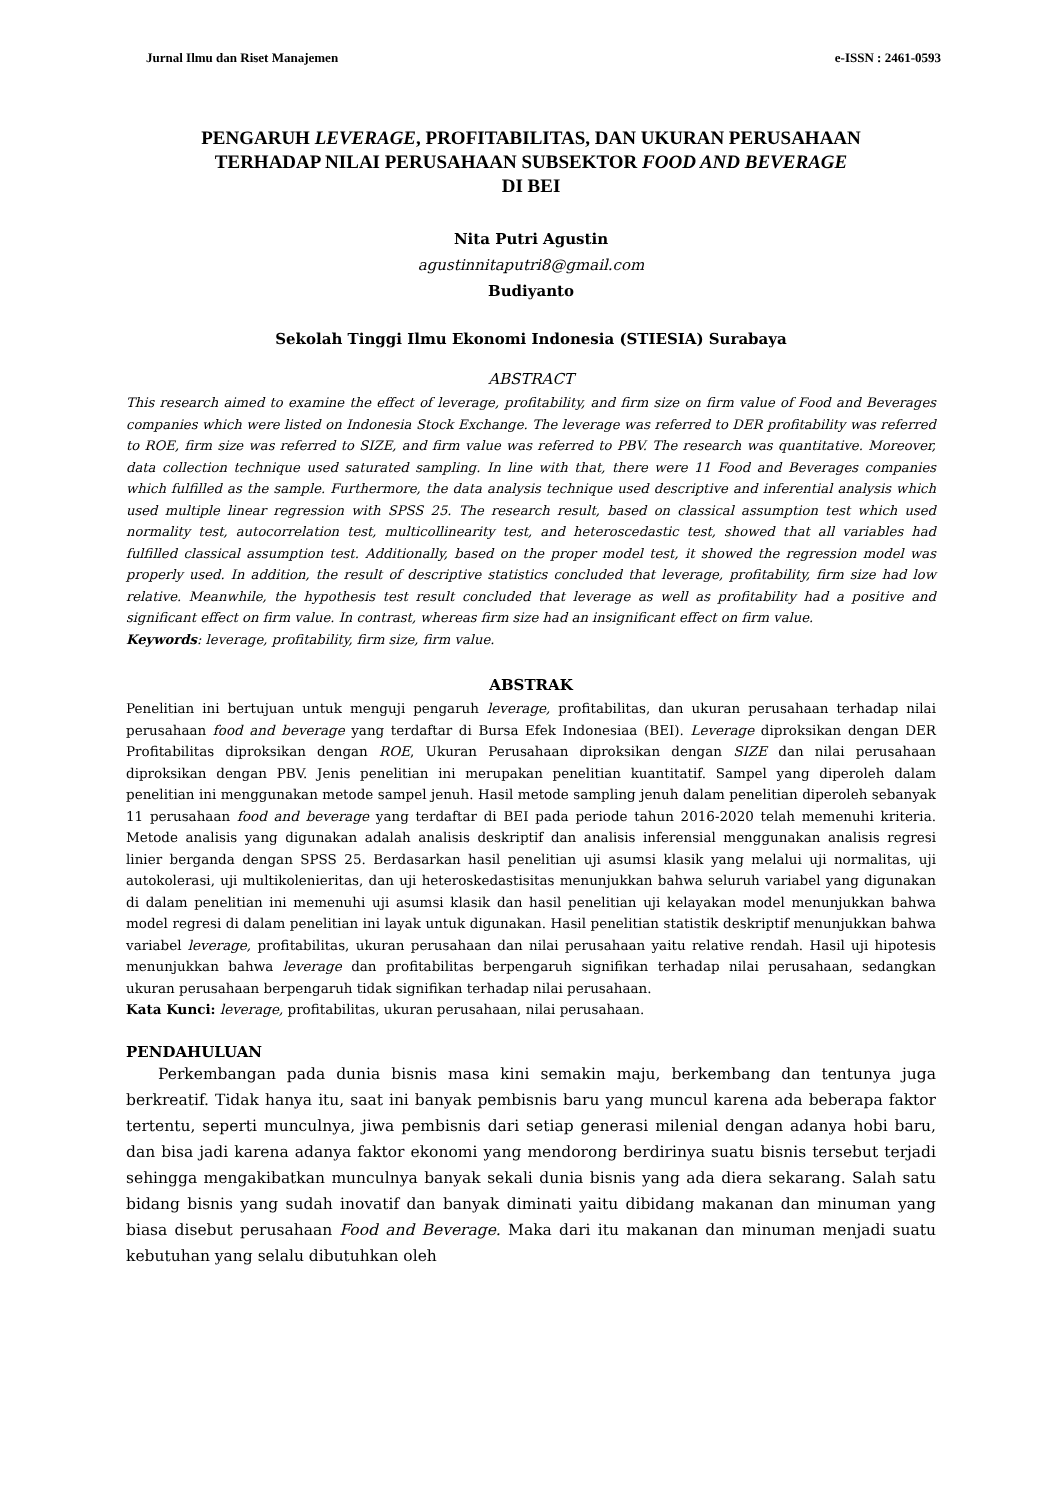Jurnal Ilmu dan Riset Manajemen e-ISSN : 2461-0593
PENGARUH LEVERAGE, PROFITABILITAS, DAN UKURAN PERUSAHAAN
TERHADAP NILAI PERUSAHAAN SUBSEKTOR FOOD AND BEVERAGE
DI BEI
Nita Putri Agustin
agustinnitaputri8@gmail.com
Budiyanto
Sekolah Tinggi Ilmu Ekonomi Indonesia (STIESIA) Surabaya
ABSTRACT
This research aimed to examine the effect of leverage, profitability, and firm size on firm value of Food and Beverages companies which were listed on Indonesia Stock Exchange. The leverage was referred to DER profitability was referred to ROE, firm size was referred to SIZE, and firm value was referred to PBV. The research was quantitative. Moreover, data collection technique used saturated sampling. In line with that, there were 11 Food and Beverages companies which fulfilled as the sample. Furthermore, the data analysis technique used descriptive and inferential analysis which used multiple linear regression with SPSS 25. The research result, based on classical assumption test which used normality test, autocorrelation test, multicollinearity test, and heteroscedastic test, showed that all variables had fulfilled classical assumption test. Additionally, based on the proper model test, it showed the regression model was properly used. In addition, the result of descriptive statistics concluded that leverage, profitability, firm size had low relative. Meanwhile, the hypothesis test result concluded that leverage as well as profitability had a positive and significant effect on firm value. In contrast, whereas firm size had an insignificant effect on firm value.
Keywords: leverage, profitability, firm size, firm value.
ABSTRAK
Penelitian ini bertujuan untuk menguji pengaruh leverage, profitabilitas, dan ukuran perusahaan terhadap nilai perusahaan food and beverage yang terdaftar di Bursa Efek Indonesiaa (BEI). Leverage diproksikan dengan DER Profitabilitas diproksikan dengan ROE, Ukuran Perusahaan diproksikan dengan SIZE dan nilai perusahaan diproksikan dengan PBV. Jenis penelitian ini merupakan penelitian kuantitatif. Sampel yang diperoleh dalam penelitian ini menggunakan metode sampel jenuh. Hasil metode sampling jenuh dalam penelitian diperoleh sebanyak 11 perusahaan food and beverage yang terdaftar di BEI pada periode tahun 2016-2020 telah memenuhi kriteria. Metode analisis yang digunakan adalah analisis deskriptif dan analisis inferensial menggunakan analisis regresi linier berganda dengan SPSS 25. Berdasarkan hasil penelitian uji asumsi klasik yang melalui uji normalitas, uji autokolerasi, uji multikolenieritas, dan uji heteroskedastisitas menunjukkan bahwa seluruh variabel yang digunakan di dalam penelitian ini memenuhi uji asumsi klasik dan hasil penelitian uji kelayakan model menunjukkan bahwa model regresi di dalam penelitian ini layak untuk digunakan. Hasil penelitian statistik deskriptif menunjukkan bahwa variabel leverage, profitabilitas, ukuran perusahaan dan nilai perusahaan yaitu relative rendah. Hasil uji hipotesis menunjukkan bahwa leverage dan profitabilitas berpengaruh signifikan terhadap nilai perusahaan, sedangkan ukuran perusahaan berpengaruh tidak signifikan terhadap nilai perusahaan.
Kata Kunci: leverage, profitabilitas, ukuran perusahaan, nilai perusahaan.
PENDAHULUAN
Perkembangan pada dunia bisnis masa kini semakin maju, berkembang dan tentunya juga berkreatif. Tidak hanya itu, saat ini banyak pembisnis baru yang muncul karena ada beberapa faktor tertentu, seperti munculnya, jiwa pembisnis dari setiap generasi milenial dengan adanya hobi baru, dan bisa jadi karena adanya faktor ekonomi yang mendorong berdirinya suatu bisnis tersebut terjadi sehingga mengakibatkan munculnya banyak sekali dunia bisnis yang ada diera sekarang. Salah satu bidang bisnis yang sudah inovatif dan banyak diminati yaitu dibidang makanan dan minuman yang biasa disebut perusahaan Food and Beverage. Maka dari itu makanan dan minuman menjadi suatu kebutuhan yang selalu dibutuhkan oleh